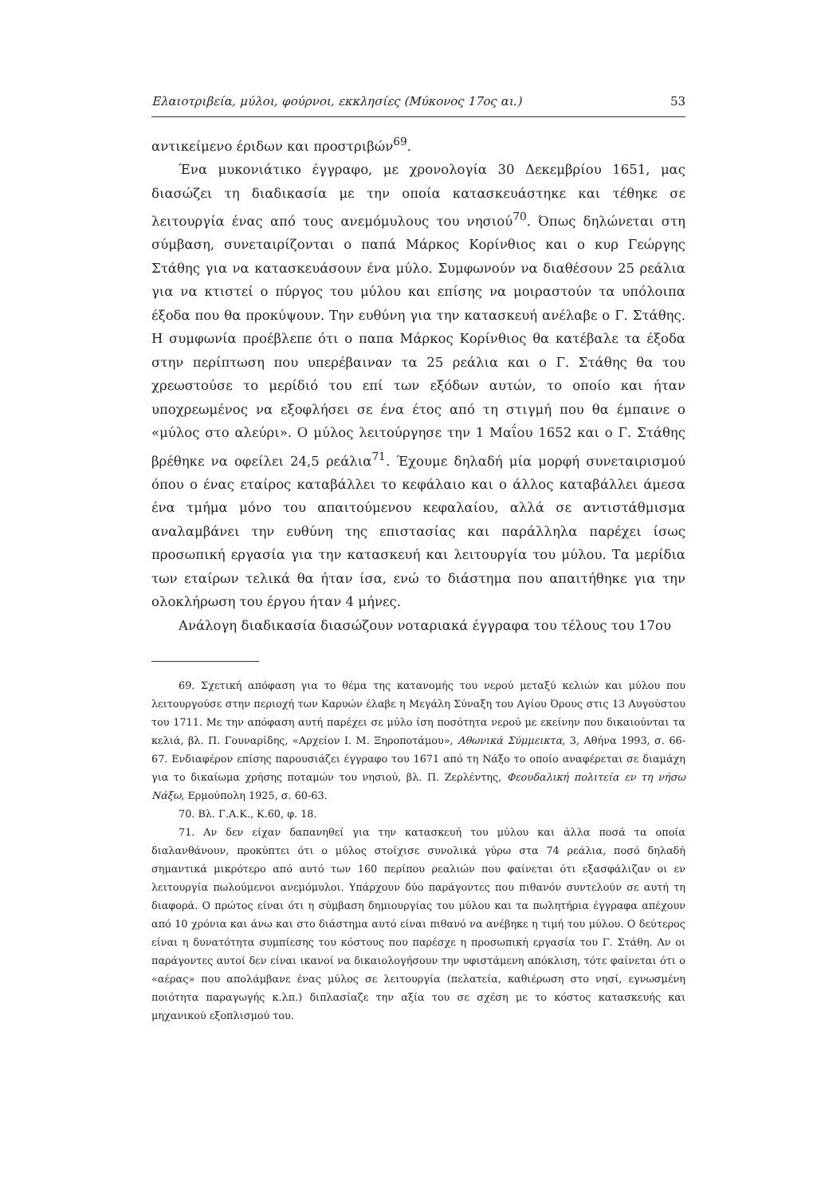Ελαιοτριβεία, μύλοι, φούρνοι, εκκλησίες (Μύκονος 17ος αι.) 53
αντικείμενο έριδων και προστριβών<sup>69</sup>.
Ένα μυκονιάτικο έγγραφο, με χρονολογία 30 Δεκεμβρίου 1651, μας διασώζει τη διαδικασία με την οποία κατασκευάστηκε και τέθηκε σε λειτουργία ένας από τους ανεμόμυλους του νησιού<sup>70</sup>. Όπως δηλώνεται στη σύμβαση, συνεταιρίζονται ο παπά Μάρκος Κορίνθιος και ο κυρ Γεώργης Στάθης για να κατασκευάσουν ένα μύλο. Συμφωνούν να διαθέσουν 25 ρεάλια για να κτιστεί ο πύργος του μύλου και επίσης να μοιραστούν τα υπόλοιπα έξοδα που θα προκύψουν. Την ευθύνη για την κατασκευή ανέλαβε ο Γ. Στάθης. Η συμφωνία προέβλεπε ότι ο παπα Μάρκος Κορίνθιος θα κατέβαλε τα έξοδα στην περίπτωση που υπερέβαιναν τα 25 ρεάλια και ο Γ. Στάθης θα του χρεωστούσε το μερίδιό του επί των εξόδων αυτών, το οποίο και ήταν υποχρεωμένος να εξοφλήσει σε ένα έτος από τη στιγμή που θα έμπαινε ο «μύλος στο αλεύρι». Ο μύλος λειτούργησε την 1 Μαΐου 1652 και ο Γ. Στάθης βρέθηκε να οφείλει 24,5 ρεάλια<sup>71</sup>. Έχουμε δηλαδή μία μορφή συνεταιρισμού όπου ο ένας εταίρος καταβάλλει το κεφάλαιο και ο άλλος καταβάλλει άμεσα ένα τμήμα μόνο του απαιτούμενου κεφαλαίου, αλλά σε αντιστάθμισμα αναλαμβάνει την ευθύνη της επιστασίας και παράλληλα παρέχει ίσως προσωπική εργασία για την κατασκευή και λειτουργία του μύλου. Τα μερίδια των εταίρων τελικά θα ήταν ίσα, ενώ το διάστημα που απαιτήθηκε για την ολοκλήρωση του έργου ήταν 4 μήνες.
Ανάλογη διαδικασία διασώζουν νοταριακά έγγραφα του τέλους του 17ου
69. Σχετική απόφαση για το θέμα της κατανομής του νερού μεταξύ κελιών και μύλου που λειτουργούσε στην περιοχή των Καρυών έλαβε η Μεγάλη Σύναξη του Αγίου Όρους στις 13 Αυγούστου του 1711. Με την απόφαση αυτή παρέχει σε μύλο ίση ποσότητα νερού με εκείνην που δικαιούνται τα κελιά, βλ. Π. Γουναρίδης, «Αρχείον Ι. Μ. Ξηροποτάμου», Αθωνικά Σύμμεικτα, 3, Αθήνα 1993, σ. 66-67. Ενδιαφέρον επίσης παρουσιάζει έγγραφο του 1671 από τη Νάξο το οποίο αναφέρεται σε διαμάχη για το δικαίωμα χρήσης ποταμών του νησιού, βλ. Π. Ζερλέντης, Φεουδαλική πολιτεία εν τη νήσω Νάξω, Ερμούπολη 1925, σ. 60-63.
70. Βλ. Γ.Α.Κ., Κ.60, φ. 18.
71. Αν δεν είχαν δαπανηθεί για την κατασκευή του μύλου και άλλα ποσά τα οποία διαλανθάνουν, προκύπτει ότι ο μύλος στοίχισε συνολικά γύρω στα 74 ρεάλια, ποσό δηλαδή σημαντικά μικρότερο από αυτό των 160 περίπου ρεαλιών που φαίνεται ότι εξασφάλιζαν οι εν λειτουργία πωλούμενοι ανεμόμυλοι. Υπάρχουν δύο παράγοντες που πιθανόν συντελούν σε αυτή τη διαφορά. Ο πρώτος είναι ότι η σύμβαση δημιουργίας του μύλου και τα πωλητήρια έγγραφα απέχουν από 10 χρόνια και άνω και στο διάστημα αυτό είναι πιθανό να ανέβηκε η τιμή του μύλου. Ο δεύτερος είναι η δυνατότητα συμπίεσης του κόστους που παρέσχε η προσωπική εργασία του Γ. Στάθη. Αν οι παράγοντες αυτοί δεν είναι ικανοί να δικαιολογήσουν την υφιστάμενη απόκλιση, τότε φαίνεται ότι ο «αέρας» που απολάμβανε ένας μύλος σε λειτουργία (πελατεία, καθιέρωση στο νησί, εγνωσμένη ποιότητα παραγωγής κ.λπ.) διπλασίαζε την αξία του σε σχέση με το κόστος κατασκευής και μηχανικού εξοπλισμού του.